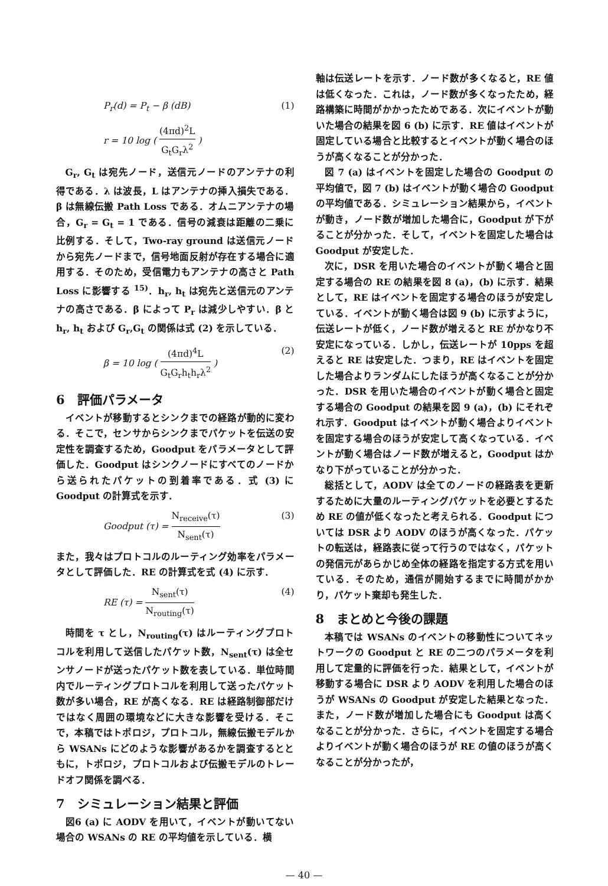P<sub>r</sub>(d) = P<sub>t</sub> − β (dB) (1)
r = 10 log ( (4πd)<sup>2</sup>L G<sub>t</sub>G<sub>r</sub>λ<sup>2</sup> )
G<sub>r</sub>, G<sub>t</sub> は宛先ノード，送信元ノードのアンテナの利得である．λ は波長，L はアンテナの挿入損失である．β は無線伝搬 Path Loss である．オムニアンテナの場合，G<sub>r</sub> = G<sub>t</sub> = 1 である．信号の減衰は距離の二乗に比例する．そして，Two-ray ground は送信元ノードから宛先ノードまで，信号地面反射が存在する場合に適用する．そのため，受信電力もアンテナの高さと Path Loss に影響する <sup>15)</sup>．h<sub>r</sub>, h<sub>t</sub> は宛先と送信元のアンテナの高さである．β によって P<sub>r</sub> は減少しやすい．β と h<sub>r</sub>, h<sub>t</sub> および G<sub>r</sub>,G<sub>t</sub> の関係は式 (2) を示している．
β = 10 log ( (4πd)<sup>4</sup>L G<sub>t</sub>G<sub>r</sub>h<sub>t</sub>h<sub>r</sub>λ<sup>2</sup> ) (2)
6　評価パラメータ
イベントが移動するとシンクまでの経路が動的に変わる．そこで，センサからシンクまでパケットを伝送の安定性を調査するため，Goodput をパラメータとして評価した．Goodput はシンクノードにすべてのノードから送られたパケットの到着率である．式 (3) に Goodput の計算式を示す．
Goodput (τ) = N<sub>receive</sub>(τ) N<sub>sent</sub>(τ) (3)
また，我々はプロトコルのルーティング効率をパラメータとして評価した．RE の計算式を式 (4) に示す．
RE (τ) = N<sub>sent</sub>(τ) N<sub>routing</sub>(τ) (4)
時間を τ とし，N<sub>routing</sub>(τ) はルーティングプロトコルを利用して送信したパケット数，N<sub>sent</sub>(τ) は全センサノードが送ったパケット数を表している．単位時間内でルーティングプロトコルを利用して送ったパケット数が多い場合，RE が高くなる．RE は経路制御部だけではなく周囲の環境などに大きな影響を受ける．そこで，本稿ではトポロジ，プロトコル，無線伝搬モデルから WSANs にどのような影響があるかを調査するとともに，トポロジ，プロトコルおよび伝搬モデルのトレードオフ関係を調べる．
7　シミュレーション結果と評価
図6 (a) に AODV を用いて，イベントが動いてない場合の WSANs の RE の平均値を示している．横
軸は伝送レートを示す．ノード数が多くなると，RE 値は低くなった．これは，ノード数が多くなったため，経路構築に時間がかかったためである．次にイベントが動いた場合の結果を図 6 (b) に示す．RE 値はイベントが固定している場合と比較するとイベントが動く場合のほうが高くなることが分かった．
図 7 (a) はイベントを固定した場合の Goodput の平均値で，図 7 (b) はイベントが動く場合の Goodput の平均値である．シミュレーション結果から，イベントが動き，ノード数が増加した場合に，Goodput が下がることが分かった．そして，イベントを固定した場合は Goodput が安定した．
次に，DSR を用いた場合のイベントが動く場合と固定する場合の RE の結果を図 8 (a)，(b) に示す．結果として，RE はイベントを固定する場合のほうが安定している．イベントが動く場合は図 9 (b) に示すように，伝送レートが低く，ノード数が増えると RE がかなり不安定になっている．しかし，伝送レートが 10pps を超えると RE は安定した．つまり，RE はイベントを固定した場合よりランダムにしたほうが高くなることが分かった．DSR を用いた場合のイベントが動く場合と固定する場合の Goodput の結果を図 9 (a)，(b) にそれぞれ示す．Goodput はイベントが動く場合よりイベントを固定する場合のほうが安定して高くなっている．イベントが動く場合はノード数が増えると，Goodput はかなり下がっていることが分かった．
総括として，AODV は全てのノードの経路表を更新するために大量のルーティングパケットを必要とするため RE の値が低くなったと考えられる．Goodput については DSR より AODV のほうが高くなった．パケットの転送は，経路表に従って行うのではなく，パケットの発信元があらかじめ全体の経路を指定する方式を用いている．そのため，通信が開始するまでに時間がかかり，パケット棄却も発生した．
8　まとめと今後の課題
本稿では WSANs のイベントの移動性についてネットワークの Goodput と RE の二つのパラメータを利用して定量的に評価を行った．結果として，イベントが移動する場合に DSR より AODV を利用した場合のほうが WSANs の Goodput が安定した結果となった．また，ノード数が増加した場合にも Goodput は高くなることが分かった．さらに，イベントを固定する場合よりイベントが動く場合のほうが RE の値のほうが高くなることが分かったが，
— 40 —